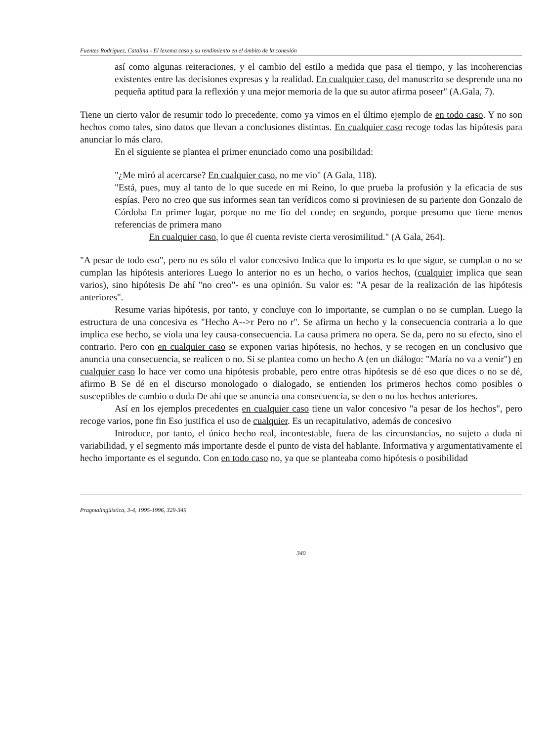Fuentes Rodríguez, Catalina - El lexema caso y su rendimiento en el ámbito de la conexión
así como algunas reiteraciones, y el cambio del estilo a medida que pasa el tiempo, y las incoherencias existentes entre las decisiones expresas y la realidad. En cualquier caso, del manuscrito se desprende una no pequeña aptitud para la reflexión y una mejor memoria de la que su autor afirma poseer" (A.Gala, 7).
Tiene un cierto valor de resumir todo lo precedente, como ya vimos en el último ejemplo de en todo caso. Y no son hechos como tales, sino datos que llevan a conclusiones distintas. En cualquier caso recoge todas las hipótesis para anunciar lo más claro.
En el siguiente se plantea el primer enunciado como una posibilidad:
"¿Me miró al acercarse? En cualquier caso, no me vio" (A Gala, 118).
"Está, pues, muy al tanto de lo que sucede en mi Reino, lo que prueba la profusión y la eficacia de sus espías. Pero no creo que sus informes sean tan verídicos como si proviniesen de su pariente don Gonzalo de Córdoba En primer lugar, porque no me fío del conde; en segundo, porque presumo que tiene menos referencias de primera mano
En cualquier caso, lo que él cuenta reviste cierta verosimilitud." (A Gala, 264).
"A pesar de todo eso", pero no es sólo el valor concesivo Indica que lo importa es lo que sigue, se cumplan o no se cumplan las hipótesis anteriores Luego lo anterior no es un hecho, o varios hechos, (cualquier implica que sean varios), sino hipótesis De ahí "no creo"- es una opinión. Su valor es: "A pesar de la realización de las hipótesis anteriores".
Resume varias hipótesis, por tanto, y concluye con lo importante, se cumplan o no se cumplan. Luego la estructura de una concesiva es "Hecho A-->r Pero no r". Se afirma un hecho y la consecuencia contraria a lo que implica ese hecho, se viola una ley causa-consecuencia. La causa primera no opera. Se da, pero no su efecto, sino el contrario. Pero con en cualquier caso se exponen varias hipótesis, no hechos, y se recogen en un conclusivo que anuncia una consecuencia, se realicen o no. Si se plantea como un hecho A (en un diálogo: "María no va a venir") en cualquier caso lo hace ver como una hipótesis probable, pero entre otras hipótesis se dé eso que dices o no se dé, afirmo B Se dé en el discurso monologado o dialogado, se entienden los primeros hechos como posibles o susceptibles de cambio o duda De ahí que se anuncia una consecuencia, se den o no los hechos anteriores.
Así en los ejemplos precedentes en cualquier caso tiene un valor concesivo "a pesar de los hechos", pero recoge varios, pone fin Eso justifica el uso de cualquier. Es un recapitulativo, además de concesivo
Introduce, por tanto, el único hecho real, incontestable, fuera de las circunstancias, no sujeto a duda ni variabilidad, y el segmento más importante desde el punto de vista del hablante. Informativa y argumentativamente el hecho importante es el segundo. Con en todo caso no, ya que se planteaba como hipótesis o posibilidad
Pragmalingüística, 3-4, 1995-1996, 329-349
340